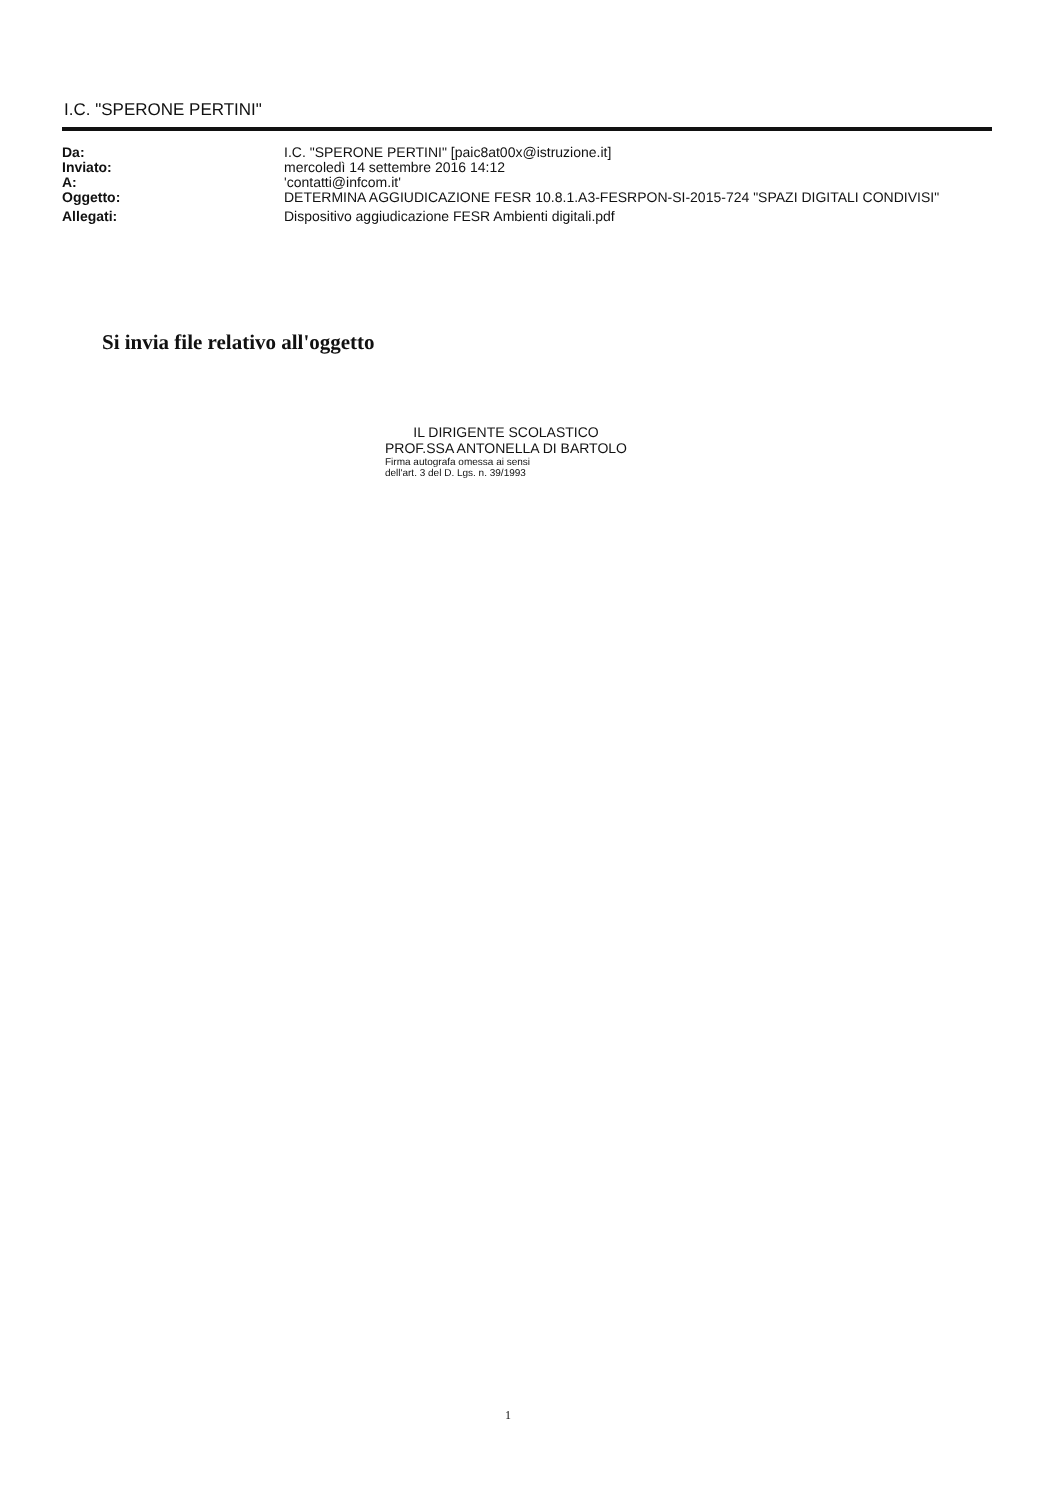I.C. "SPERONE PERTINI"
| Da: | I.C. "SPERONE PERTINI" [paic8at00x@istruzione.it] |
| Inviato: | mercoledì 14 settembre 2016 14:12 |
| A: | 'contatti@infcom.it' |
| Oggetto: | DETERMINA AGGIUDICAZIONE FESR 10.8.1.A3-FESRPON-SI-2015-724 "SPAZI DIGITALI CONDIVISI" |
| Allegati: | Dispositivo aggiudicazione FESR Ambienti digitali.pdf |
Si invia file relativo all'oggetto
IL DIRIGENTE SCOLASTICO
PROF.SSA ANTONELLA DI BARTOLO
Firma autografa omessa ai sensi
dell'art. 3 del D. Lgs. n. 39/1993
1